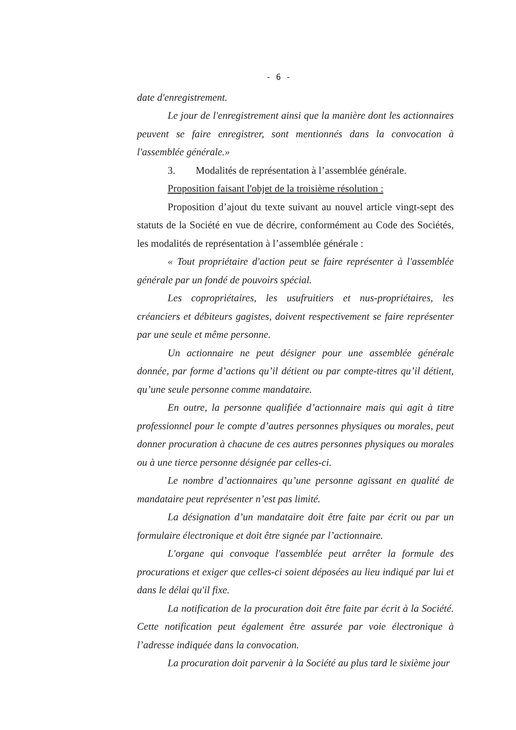- 6 -
date d'enregistrement.
Le jour de l'enregistrement ainsi que la manière dont les actionnaires peuvent se faire enregistrer, sont mentionnés dans la convocation à l'assemblée générale.»
3. Modalités de représentation à l’assemblée générale.
Proposition faisant l'objet de la troisième résolution :
Proposition d’ajout du texte suivant au nouvel article vingt-sept des statuts de la Société en vue de décrire, conformément au Code des Sociétés, les modalités de représentation à l’assemblée générale :
« Tout propriétaire d'action peut se faire représenter à l'assemblée générale par un fondé de pouvoirs spécial.
Les copropriétaires, les usufruitiers et nus-propriétaires, les créanciers et débiteurs gagistes, doivent respectivement se faire représenter par une seule et même personne.
Un actionnaire ne peut désigner pour une assemblée générale donnée, par forme d’actions qu’il détient ou par compte-titres qu’il détient, qu’une seule personne comme mandataire.
En outre, la personne qualifiée d’actionnaire mais qui agit à titre professionnel pour le compte d’autres personnes physiques ou morales, peut donner procuration à chacune de ces autres personnes physiques ou morales ou à une tierce personne désignée par celles-ci.
Le nombre d’actionnaires qu’une personne agissant en qualité de mandataire peut représenter n’est pas limité.
La désignation d’un mandataire doit être faite par écrit ou par un formulaire électronique et doit être signée par l’actionnaire.
L'organe qui convoque l'assemblée peut arrêter la formule des procurations et exiger que celles-ci soient déposées au lieu indiqué par lui et dans le délai qu'il fixe.
La notification de la procuration doit être faite par écrit à la Société. Cette notification peut également être assurée par voie électronique à l’adresse indiquée dans la convocation.
La procuration doit parvenir à la Société au plus tard le sixième jour